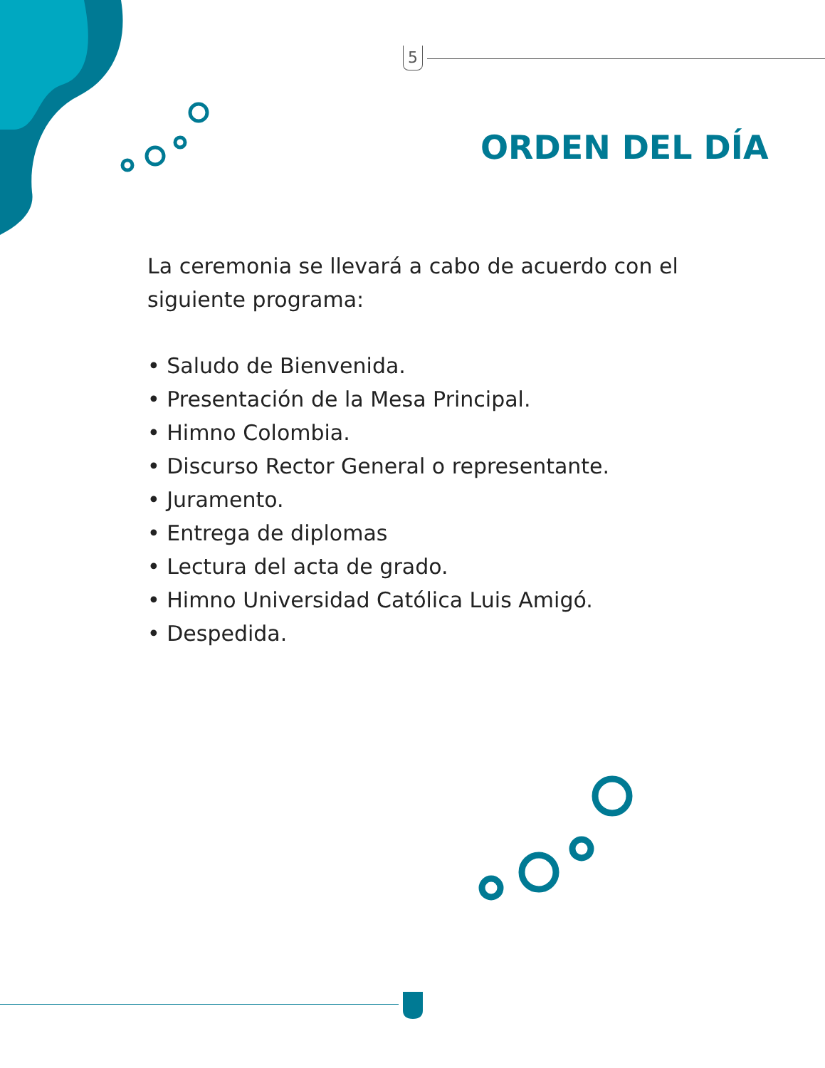5
ORDEN DEL DÍA
La ceremonia se llevará a cabo de acuerdo con el siguiente programa:
• Saludo de Bienvenida.
• Presentación de la Mesa Principal.
• Himno Colombia.
• Discurso Rector General o representante.
• Juramento.
• Entrega de diplomas
• Lectura del acta de grado.
• Himno Universidad Católica Luis Amigó.
• Despedida.